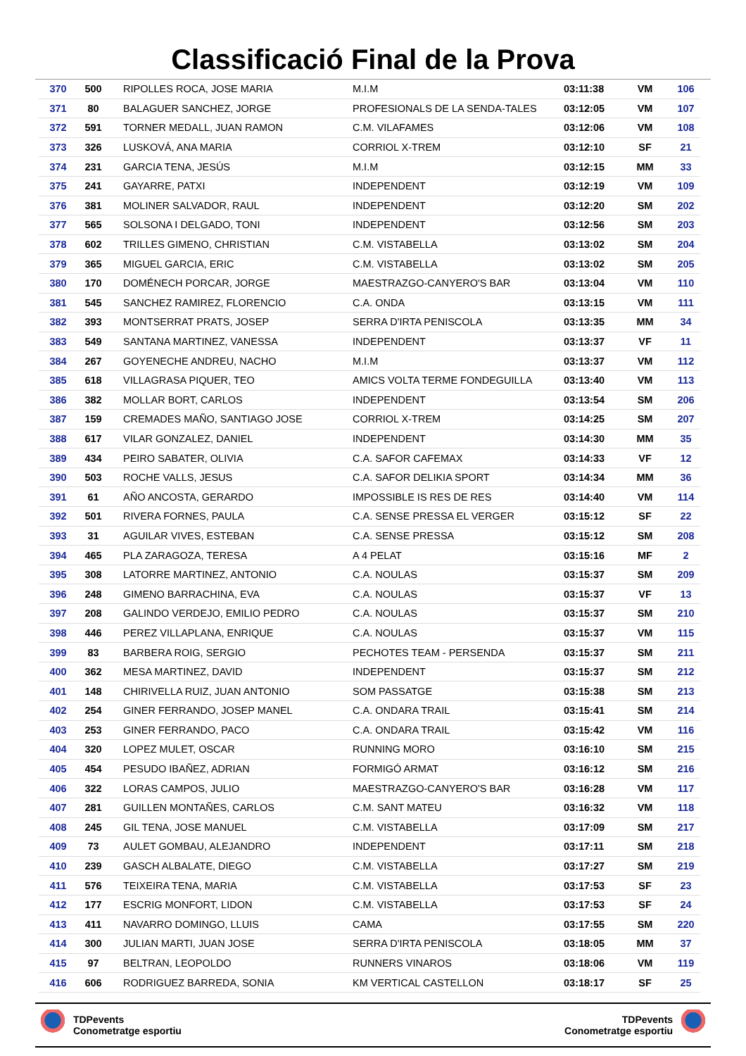Classificació Final de la Prova
| 370 | 500 | RIPOLLES ROCA, JOSE MARIA | M.I.M | 03:11:38 | VM | 106 |
| 371 | 80 | BALAGUER SANCHEZ, JORGE | PROFESIONALS DE LA SENDA-TALES | 03:12:05 | VM | 107 |
| 372 | 591 | TORNER MEDALL, JUAN RAMON | C.M. VILAFAMES | 03:12:06 | VM | 108 |
| 373 | 326 | LUSKOVÁ, ANA MARIA | CORRIOL X-TREM | 03:12:10 | SF | 21 |
| 374 | 231 | GARCIA TENA, JESÚS | M.I.M | 03:12:15 | MM | 33 |
| 375 | 241 | GAYARRE, PATXI | INDEPENDENT | 03:12:19 | VM | 109 |
| 376 | 381 | MOLINER SALVADOR, RAUL | INDEPENDENT | 03:12:20 | SM | 202 |
| 377 | 565 | SOLSONA I DELGADO, TONI | INDEPENDENT | 03:12:56 | SM | 203 |
| 378 | 602 | TRILLES GIMENO, CHRISTIAN | C.M. VISTABELLA | 03:13:02 | SM | 204 |
| 379 | 365 | MIGUEL GARCIA, ERIC | C.M. VISTABELLA | 03:13:02 | SM | 205 |
| 380 | 170 | DOMÉNECH PORCAR, JORGE | MAESTRAZGO-CANYERO'S BAR | 03:13:04 | VM | 110 |
| 381 | 545 | SANCHEZ RAMIREZ, FLORENCIO | C.A. ONDA | 03:13:15 | VM | 111 |
| 382 | 393 | MONTSERRAT PRATS, JOSEP | SERRA D'IRTA PENISCOLA | 03:13:35 | MM | 34 |
| 383 | 549 | SANTANA MARTINEZ, VANESSA | INDEPENDENT | 03:13:37 | VF | 11 |
| 384 | 267 | GOYENECHE ANDREU, NACHO | M.I.M | 03:13:37 | VM | 112 |
| 385 | 618 | VILLAGRASA PIQUER, TEO | AMICS VOLTA TERME FONDEGUILLA | 03:13:40 | VM | 113 |
| 386 | 382 | MOLLAR BORT, CARLOS | INDEPENDENT | 03:13:54 | SM | 206 |
| 387 | 159 | CREMADES MAÑO, SANTIAGO JOSE | CORRIOL X-TREM | 03:14:25 | SM | 207 |
| 388 | 617 | VILAR GONZALEZ, DANIEL | INDEPENDENT | 03:14:30 | MM | 35 |
| 389 | 434 | PEIRO SABATER, OLIVIA | C.A. SAFOR CAFEMAX | 03:14:33 | VF | 12 |
| 390 | 503 | ROCHE VALLS, JESUS | C.A. SAFOR DELIKIA SPORT | 03:14:34 | MM | 36 |
| 391 | 61 | AÑO ANCOSTA, GERARDO | IMPOSSIBLE IS RES DE RES | 03:14:40 | VM | 114 |
| 392 | 501 | RIVERA FORNES, PAULA | C.A. SENSE PRESSA EL VERGER | 03:15:12 | SF | 22 |
| 393 | 31 | AGUILAR VIVES, ESTEBAN | C.A. SENSE PRESSA | 03:15:12 | SM | 208 |
| 394 | 465 | PLA ZARAGOZA, TERESA | A 4 PELAT | 03:15:16 | MF | 2 |
| 395 | 308 | LATORRE MARTINEZ, ANTONIO | C.A. NOULAS | 03:15:37 | SM | 209 |
| 396 | 248 | GIMENO BARRACHINA, EVA | C.A. NOULAS | 03:15:37 | VF | 13 |
| 397 | 208 | GALINDO VERDEJO, EMILIO PEDRO | C.A. NOULAS | 03:15:37 | SM | 210 |
| 398 | 446 | PEREZ VILLAPLANA, ENRIQUE | C.A. NOULAS | 03:15:37 | VM | 115 |
| 399 | 83 | BARBERA ROIG, SERGIO | PECHOTES TEAM - PERSENDA | 03:15:37 | SM | 211 |
| 400 | 362 | MESA MARTINEZ, DAVID | INDEPENDENT | 03:15:37 | SM | 212 |
| 401 | 148 | CHIRIVELLA RUIZ, JUAN ANTONIO | SOM PASSATGE | 03:15:38 | SM | 213 |
| 402 | 254 | GINER FERRANDO, JOSEP MANEL | C.A. ONDARA TRAIL | 03:15:41 | SM | 214 |
| 403 | 253 | GINER FERRANDO, PACO | C.A. ONDARA TRAIL | 03:15:42 | VM | 116 |
| 404 | 320 | LOPEZ MULET, OSCAR | RUNNING MORO | 03:16:10 | SM | 215 |
| 405 | 454 | PESUDO IBAÑEZ, ADRIAN | FORMIGÓ ARMAT | 03:16:12 | SM | 216 |
| 406 | 322 | LORAS CAMPOS, JULIO | MAESTRAZGO-CANYERO'S BAR | 03:16:28 | VM | 117 |
| 407 | 281 | GUILLEN MONTAÑES, CARLOS | C.M. SANT MATEU | 03:16:32 | VM | 118 |
| 408 | 245 | GIL TENA, JOSE MANUEL | C.M. VISTABELLA | 03:17:09 | SM | 217 |
| 409 | 73 | AULET GOMBAU, ALEJANDRO | INDEPENDENT | 03:17:11 | SM | 218 |
| 410 | 239 | GASCH ALBALATE, DIEGO | C.M. VISTABELLA | 03:17:27 | SM | 219 |
| 411 | 576 | TEIXEIRA TENA, MARIA | C.M. VISTABELLA | 03:17:53 | SF | 23 |
| 412 | 177 | ESCRIG MONFORT, LIDON | C.M. VISTABELLA | 03:17:53 | SF | 24 |
| 413 | 411 | NAVARRO DOMINGO, LLUIS | CAMA | 03:17:55 | SM | 220 |
| 414 | 300 | JULIAN MARTI, JUAN JOSE | SERRA D'IRTA PENISCOLA | 03:18:05 | MM | 37 |
| 415 | 97 | BELTRAN, LEOPOLDO | RUNNERS VINAROS | 03:18:06 | VM | 119 |
| 416 | 606 | RODRIGUEZ BARREDA, SONIA | KM VERTICAL CASTELLON | 03:18:17 | SF | 25 |
TDPevents
Conometratge esportiu
TDPevents
Conometratge esportiu